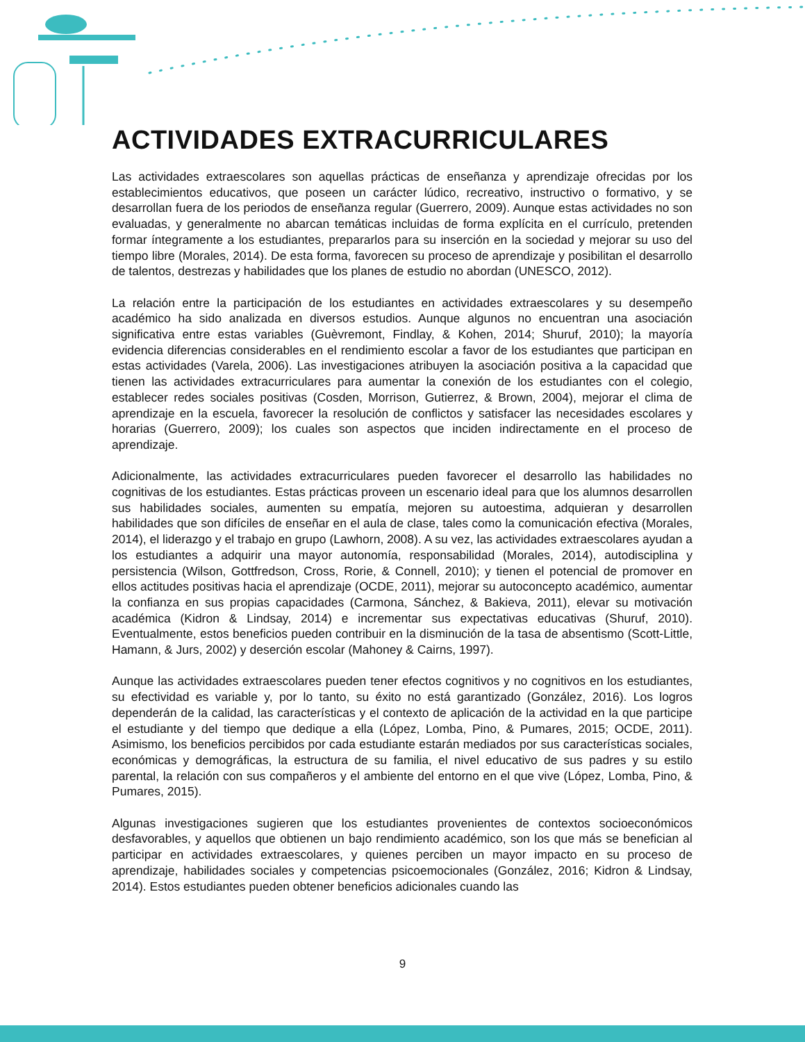ACTIVIDADES EXTRACURRICULARES
Las actividades extraescolares son aquellas prácticas de enseñanza y aprendizaje ofrecidas por los establecimientos educativos, que poseen un carácter lúdico, recreativo, instructivo o formativo, y se desarrollan fuera de los periodos de enseñanza regular (Guerrero, 2009). Aunque estas actividades no son evaluadas, y generalmente no abarcan temáticas incluidas de forma explícita en el currículo, pretenden formar íntegramente a los estudiantes, prepararlos para su inserción en la sociedad y mejorar su uso del tiempo libre (Morales, 2014). De esta forma, favorecen su proceso de aprendizaje y posibilitan el desarrollo de talentos, destrezas y habilidades que los planes de estudio no abordan (UNESCO, 2012).
La relación entre la participación de los estudiantes en actividades extraescolares y su desempeño académico ha sido analizada en diversos estudios. Aunque algunos no encuentran una asociación significativa entre estas variables (Guèvremont, Findlay, & Kohen, 2014; Shuruf, 2010); la mayoría evidencia diferencias considerables en el rendimiento escolar a favor de los estudiantes que participan en estas actividades (Varela, 2006). Las investigaciones atribuyen la asociación positiva a la capacidad que tienen las actividades extracurriculares para aumentar la conexión de los estudiantes con el colegio, establecer redes sociales positivas (Cosden, Morrison, Gutierrez, & Brown, 2004), mejorar el clima de aprendizaje en la escuela, favorecer la resolución de conflictos y satisfacer las necesidades escolares y horarias (Guerrero, 2009); los cuales son aspectos que inciden indirectamente en el proceso de aprendizaje.
Adicionalmente, las actividades extracurriculares pueden favorecer el desarrollo las habilidades no cognitivas de los estudiantes. Estas prácticas proveen un escenario ideal para que los alumnos desarrollen sus habilidades sociales, aumenten su empatía, mejoren su autoestima, adquieran y desarrollen habilidades que son difíciles de enseñar en el aula de clase, tales como la comunicación efectiva (Morales, 2014), el liderazgo y el trabajo en grupo (Lawhorn, 2008). A su vez, las actividades extraescolares ayudan a los estudiantes a adquirir una mayor autonomía, responsabilidad (Morales, 2014), autodisciplina y persistencia (Wilson, Gottfredson, Cross, Rorie, & Connell, 2010); y tienen el potencial de promover en ellos actitudes positivas hacia el aprendizaje (OCDE, 2011), mejorar su autoconcepto académico, aumentar la confianza en sus propias capacidades (Carmona, Sánchez, & Bakieva, 2011), elevar su motivación académica (Kidron & Lindsay, 2014) e incrementar sus expectativas educativas (Shuruf, 2010). Eventualmente, estos beneficios pueden contribuir en la disminución de la tasa de absentismo (Scott-Little, Hamann, & Jurs, 2002) y deserción escolar (Mahoney & Cairns, 1997).
Aunque las actividades extraescolares pueden tener efectos cognitivos y no cognitivos en los estudiantes, su efectividad es variable y, por lo tanto, su éxito no está garantizado (González, 2016). Los logros dependerán de la calidad, las características y el contexto de aplicación de la actividad en la que participe el estudiante y del tiempo que dedique a ella (López, Lomba, Pino, & Pumares, 2015; OCDE, 2011). Asimismo, los beneficios percibidos por cada estudiante estarán mediados por sus características sociales, económicas y demográficas, la estructura de su familia, el nivel educativo de sus padres y su estilo parental, la relación con sus compañeros y el ambiente del entorno en el que vive (López, Lomba, Pino, & Pumares, 2015).
Algunas investigaciones sugieren que los estudiantes provenientes de contextos socioeconómicos desfavorables, y aquellos que obtienen un bajo rendimiento académico, son los que más se benefician al participar en actividades extraescolares, y quienes perciben un mayor impacto en su proceso de aprendizaje, habilidades sociales y competencias psicoemocionales (González, 2016; Kidron & Lindsay, 2014). Estos estudiantes pueden obtener beneficios adicionales cuando las
9